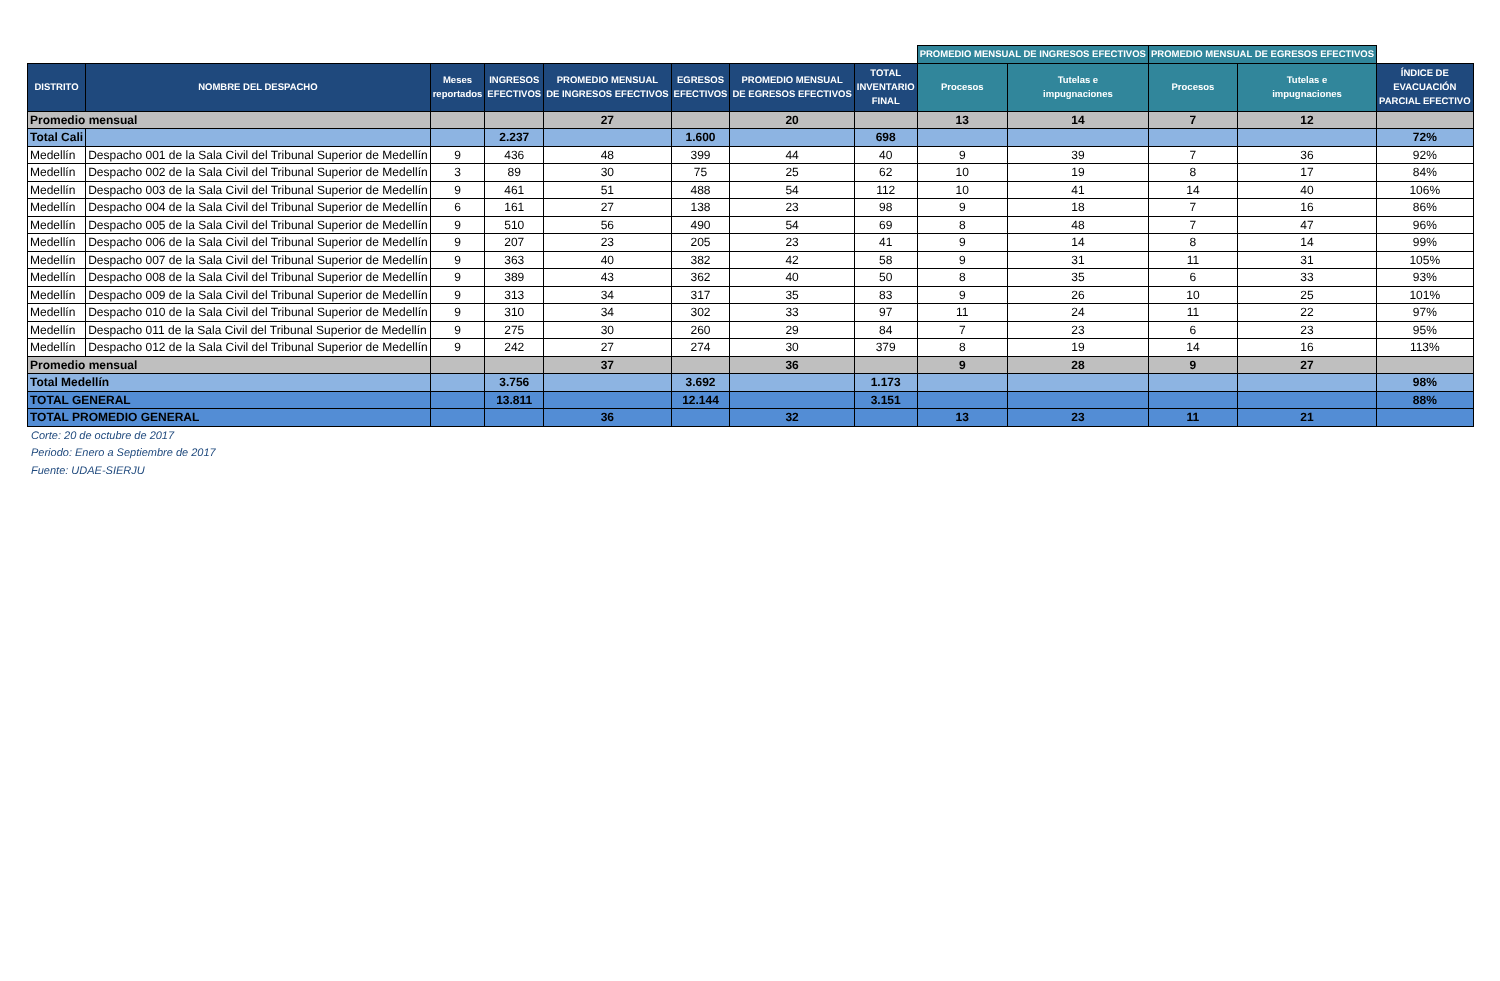| | | | | | | | | PROMEDIO MENSUAL DE INGRESOS EFECTIVOS | | PROMEDIO MENSUAL DE EGRESOS EFECTIVOS | | |
| --- | --- | --- | --- | --- | --- | --- | --- | --- | --- | --- | --- | --- |
| DISTRITO | NOMBRE DEL DESPACHO | Meses reportados | INGRESOS EFECTIVOS | PROMEDIO MENSUAL DE INGRESOS EFECTIVOS | EGRESOS EFECTIVOS | PROMEDIO MENSUAL DE EGRESOS EFECTIVOS | TOTAL INVENTARIO FINAL | Procesos | Tutelas e impugnaciones | Procesos | Tutelas e impugnaciones | ÍNDICE DE EVACUACIÓN PARCIAL EFECTIVO |
| Promedio mensual | | | | 27 | | 20 | | 13 | 14 | 7 | 12 | |
| Total Cali | | | 2.237 | | 1.600 | | 698 | | | | | 72% |
| Medellín | Despacho 001 de la Sala Civil del Tribunal Superior de Medellín | 9 | 436 | 48 | 399 | 44 | 40 | 9 | 39 | 7 | 36 | 92% |
| Medellín | Despacho 002 de la Sala Civil del Tribunal Superior de Medellín | 3 | 89 | 30 | 75 | 25 | 62 | 10 | 19 | 8 | 17 | 84% |
| Medellín | Despacho 003 de la Sala Civil del Tribunal Superior de Medellín | 9 | 461 | 51 | 488 | 54 | 112 | 10 | 41 | 14 | 40 | 106% |
| Medellín | Despacho 004 de la Sala Civil del Tribunal Superior de Medellín | 6 | 161 | 27 | 138 | 23 | 98 | 9 | 18 | 7 | 16 | 86% |
| Medellín | Despacho 005 de la Sala Civil del Tribunal Superior de Medellín | 9 | 510 | 56 | 490 | 54 | 69 | 8 | 48 | 7 | 47 | 96% |
| Medellín | Despacho 006 de la Sala Civil del Tribunal Superior de Medellín | 9 | 207 | 23 | 205 | 23 | 41 | 9 | 14 | 8 | 14 | 99% |
| Medellín | Despacho 007 de la Sala Civil del Tribunal Superior de Medellín | 9 | 363 | 40 | 382 | 42 | 58 | 9 | 31 | 11 | 31 | 105% |
| Medellín | Despacho 008 de la Sala Civil del Tribunal Superior de Medellín | 9 | 389 | 43 | 362 | 40 | 50 | 8 | 35 | 6 | 33 | 93% |
| Medellín | Despacho 009 de la Sala Civil del Tribunal Superior de Medellín | 9 | 313 | 34 | 317 | 35 | 83 | 9 | 26 | 10 | 25 | 101% |
| Medellín | Despacho 010 de la Sala Civil del Tribunal Superior de Medellín | 9 | 310 | 34 | 302 | 33 | 97 | 11 | 24 | 11 | 22 | 97% |
| Medellín | Despacho 011 de la Sala Civil del Tribunal Superior de Medellín | 9 | 275 | 30 | 260 | 29 | 84 | 7 | 23 | 6 | 23 | 95% |
| Medellín | Despacho 012 de la Sala Civil del Tribunal Superior de Medellín | 9 | 242 | 27 | 274 | 30 | 379 | 8 | 19 | 14 | 16 | 113% |
| Promedio mensual | | | | 37 | | 36 | | 9 | 28 | 9 | 27 | |
| Total Medellín | | | 3.756 | | 3.692 | | 1.173 | | | | | 98% |
| TOTAL GENERAL | | | 13.811 | | 12.144 | | 3.151 | | | | | 88% |
| TOTAL PROMEDIO GENERAL | | | | 36 | | 32 | | 13 | 23 | 11 | 21 | |
Corte: 20 de octubre de 2017
Periodo: Enero a Septiembre de 2017
Fuente: UDAE-SIERJU